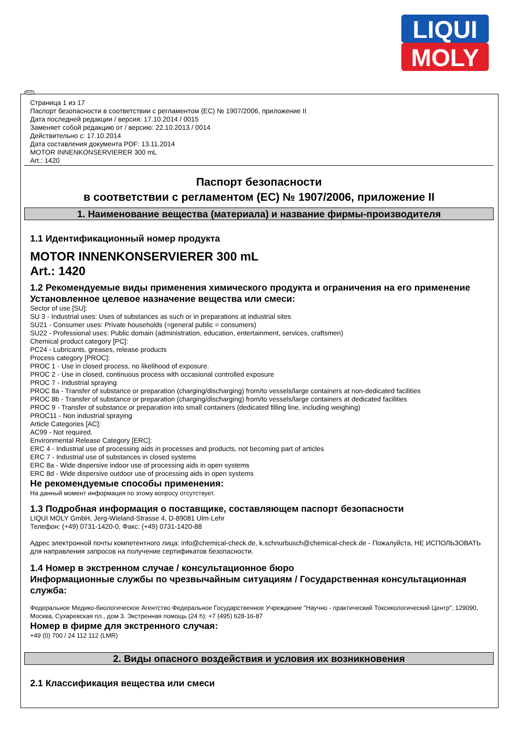LIQUI
MOLY
RUS
Страница 1 из 17
Паспорт безопасности в соответствии с регламентом (EC) № 1907/2006, приложение II
Дата последней редакции / версия: 17.10.2014 / 0015
Заменяет собой редакцию от / версию: 22.10.2013 / 0014
Действительно с: 17.10.2014
Дата составления документа PDF: 13.11.2014
MOTOR INNENKONSERVIERER 300 mL
Art.: 1420
Паспорт безопасности
в соответствии с регламентом (EC) № 1907/2006, приложение II
1. Наименование вещества (материала) и название фирмы-производителя
1.1 Идентификационный номер продукта
MOTOR INNENKONSERVIERER 300 mL
Art.: 1420
1.2 Рекомендуемые виды применения химического продукта и ограничения на его применение
Установленное целевое назначение вещества или смеси:
Sector of use [SU]:
SU 3 - Industrial uses: Uses of substances as such or in preparations at industrial sites
SU21 - Consumer uses: Private households (=general public = consumers)
SU22 - Professional uses: Public domain (administration, education, entertainment, services, craftsmen)
Chemical product category [PC]:
PC24 - Lubricants, greases, release products
Process category [PROC]:
PROC 1 - Use in closed process, no likelihood of exposure.
PROC 2 - Use in closed, continuous process with occasional controlled exposure
PROC 7 - Industrial spraying
PROC 8a - Transfer of substance or preparation (charging/discharging) from/to vessels/large containers at non-dedicated facilities
PROC 8b - Transfer of substance or preparation (charging/discharging) from/to vessels/large containers at dedicated facilities
PROC 9 - Transfer of substance or preparation into small containers (dedicated filling line, including weighing)
PROC11 - Non industrial spraying
Article Categories [AC]:
AC99 - Not required.
Environmental Release Category [ERC]:
ERC 4 - Industrial use of processing aids in processes and products, not becoming part of articles
ERC 7 - Industrial use of substances in closed systems
ERC 8a - Wide dispersive indoor use of processing aids in open systems
ERC 8d - Wide dispersive outdoor use of processing aids in open systems
Не рекомендуемые способы применения:
На данный момент информация по этому вопросу отсутствует.
1.3 Подробная информация о поставщике, составляющем паспорт безопасности
LIQUI MOLY GmbH, Jerg-Wieland-Strasse 4, D-89081 Ulm-Lehr
Телефон: (+49) 0731-1420-0, Факс: (+49) 0731-1420-88
Адрес электронной почты компетентного лица: info@chemical-check.de, k.schnurbusch@chemical-check.de - Пожалуйста, НЕ ИСПОЛЬЗОВАТЬ для направления запросов на получение сертификатов безопасности.
1.4 Номер в экстренном случае / консультационное бюро
Информационные службы по чрезвычайным ситуациям / Государственная консультационная служба:
Федеральное Медико-биологическое Агентство Федеральное Государственное Учреждение "Научно - практический Токсикологический Центр", 129090, Москва, Сухаревская пл., дом 3. Экстренная помощь (24 h): +7 (495) 628-16-87
Номер в фирме для экстренного случая:
+49 (0) 700 / 24 112 112 (LMR)
2. Виды опасного воздействия и условия их возникновения
2.1 Классификация вещества или смеси